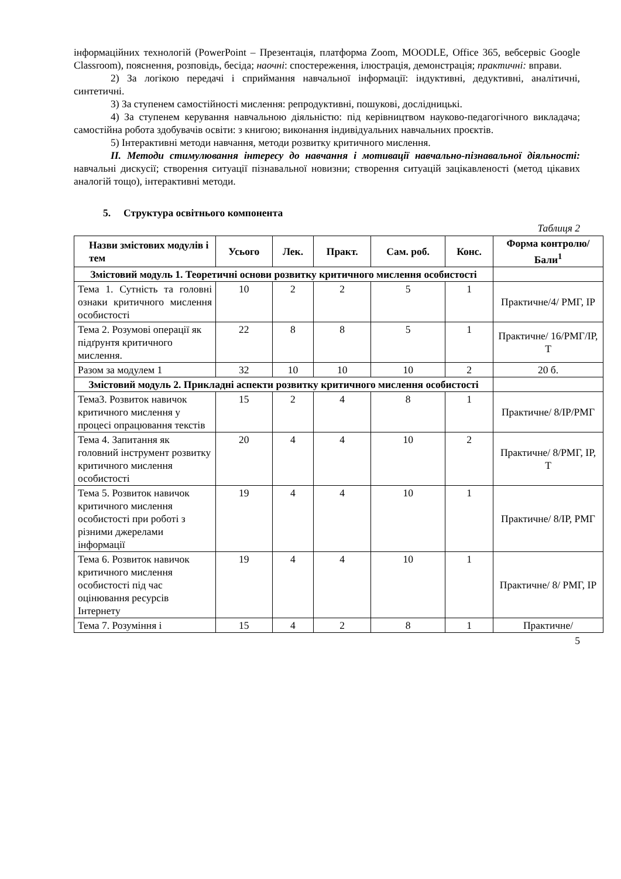інформаційних технологій (PowerPoint – Презентація, платформа Zoom, MOODLE, Office 365, вебсервіс Google Classroom), пояснення, розповідь, бесіда; наочні: спостереження, ілюстрація, демонстрація; практичні: вправи.
2) За логікою передачі і сприймання навчальної інформації: індуктивні, дедуктивні, аналітичні, синтетичні.
3) За ступенем самостійності мислення: репродуктивні, пошукові, дослідницькі.
4) За ступенем керування навчальною діяльністю: під керівництвом науково-педагогічного викладача; самостійна робота здобувачів освіти: з книгою; виконання індивідуальних навчальних проєктів.
5) Інтерактивні методи навчання, методи розвитку критичного мислення.
ІІ. Методи стимулювання інтересу до навчання і мотивації навчально-пізнавальної діяльності: навчальні дискусії; створення ситуації пізнавальної новизни; створення ситуацій зацікавленості (метод цікавих аналогій тощо), інтерактивні методи.
5. Структура освітнього компонента
Таблиця 2
| Назви змістових модулів і тем | Усього | Лек. | Практ. | Сам. роб. | Конс. | Форма контролю/ Бали<sup>1</sup> |
| --- | --- | --- | --- | --- | --- | --- |
| Змістовий модуль 1. Теоретичні основи розвитку критичного мислення особистості | | | | | | |
| Тема 1. Сутність та головні ознаки критичного мислення особистості | 10 | 2 | 2 | 5 | 1 | Практичне/4/ РМГ, ІР |
| Тема 2. Розумові операції як підґрунтя критичного мислення. | 22 | 8 | 8 | 5 | 1 | Практичне/ 16/РМГ/ІР, Т |
| Разом за модулем 1 | 32 | 10 | 10 | 10 | 2 | 20 б. |
| Змістовий модуль 2. Прикладні аспекти розвитку критичного мислення особистості | | | | | | |
| Тема3. Розвиток навичок критичного мислення у процесі опрацювання текстів | 15 | 2 | 4 | 8 | 1 | Практичне/ 8/ІР/РМГ |
| Тема 4. Запитання як головний інструмент розвитку критичного мислення особистості | 20 | 4 | 4 | 10 | 2 | Практичне/ 8/РМГ, ІР, Т |
| Тема 5. Розвиток навичок критичного мислення особистості при роботі з різними джерелами інформації | 19 | 4 | 4 | 10 | 1 | Практичне/ 8/ІР, РМГ |
| Тема 6. Розвиток навичок критичного мислення особистості під час оцінювання ресурсів Інтернету | 19 | 4 | 4 | 10 | 1 | Практичне/ 8/ РМГ, ІР |
| Тема 7. Розуміння і | 15 | 4 | 2 | 8 | 1 | Практичне/ |
5